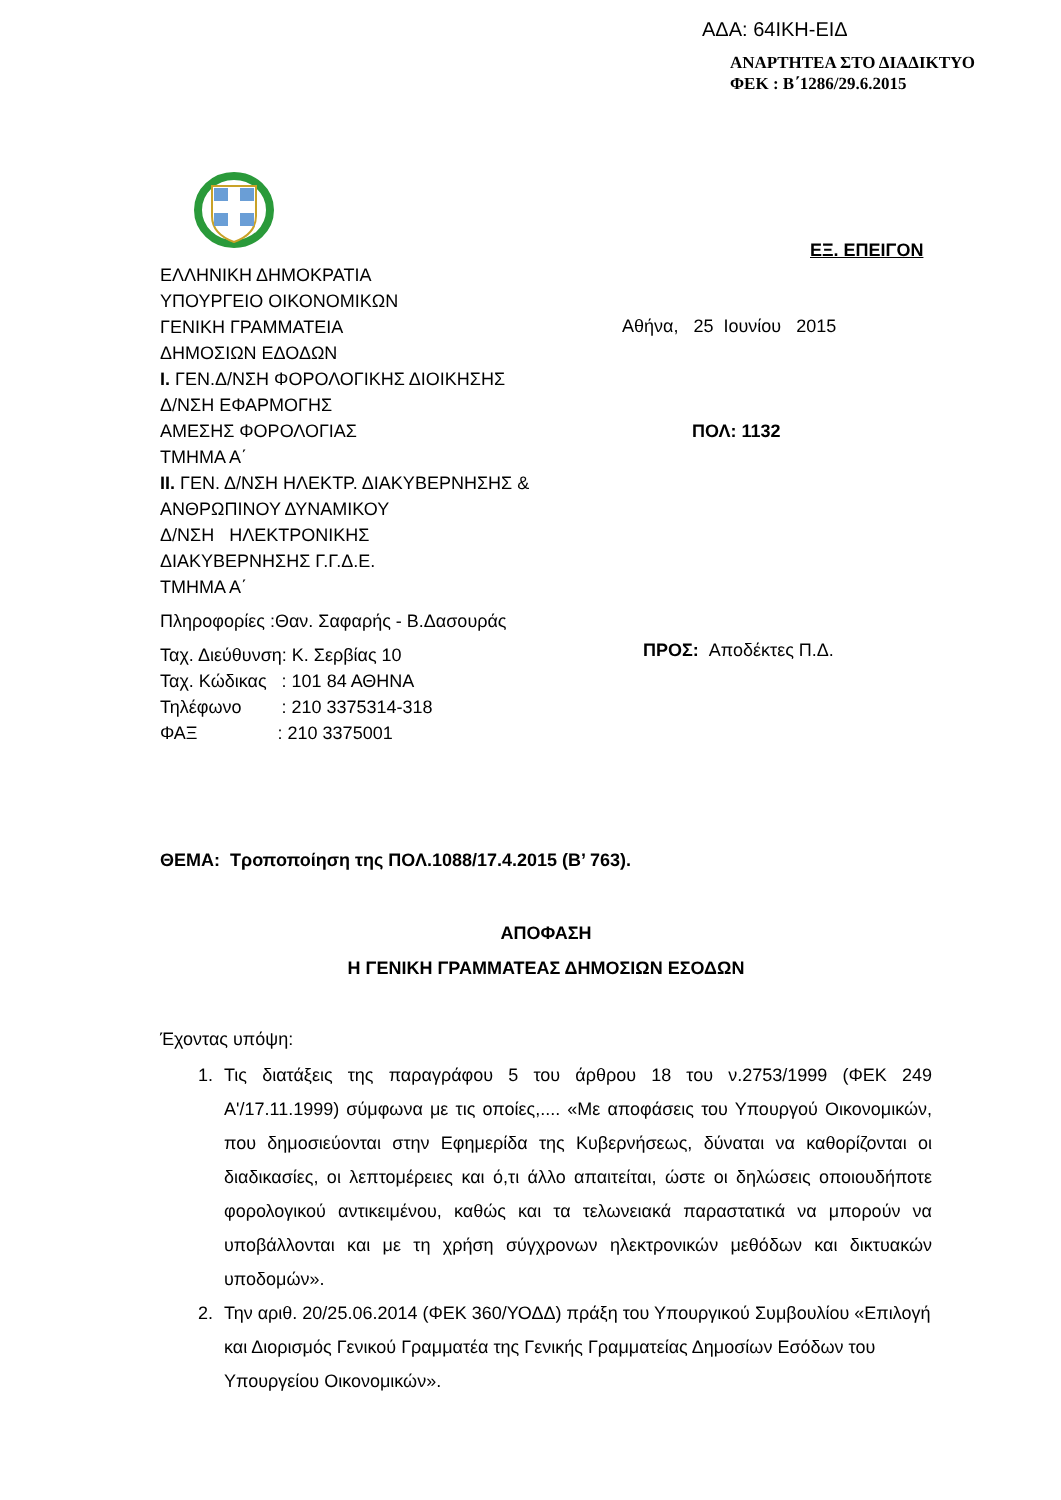ΑΔΑ: 64ΙΚΗ-ΕΙΔ
ΑΝΑΡΤΗΤΕΑ ΣΤΟ ΔΙΑΔΙΚΤΥΟ
ΦΕΚ : Β΄1286/29.6.2015
ΕΞ. ΕΠΕΙΓΟΝ
ΕΛΛΗΝΙΚΗ ΔΗΜΟΚΡΑΤΙΑ
ΥΠΟΥΡΓΕΙΟ ΟΙΚΟΝΟΜΙΚΩΝ
ΓΕΝΙΚΗ ΓΡΑΜΜΑΤΕΙΑ
ΔΗΜΟΣΙΩΝ ΕΔΟΔΩΝ
Ι. ΓΕΝ.Δ/ΝΣΗ ΦΟΡΟΛΟΓΙΚΗΣ ΔΙΟΙΚΗΣΗΣ
Δ/ΝΣΗ ΕΦΑΡΜΟΓΗΣ
ΑΜΕΣΗΣ ΦΟΡΟΛΟΓΙΑΣ
ΤΜΗΜΑ Α΄
ΙΙ. ΓΕΝ. Δ/ΝΣΗ ΗΛΕΚΤΡ. ΔΙΑΚΥΒΕΡΝΗΣΗΣ &
ΑΝΘΡΩΠΙΝΟΥ ΔΥΝΑΜΙΚΟΥ
Δ/ΝΣΗ ΗΛΕΚΤΡΟΝΙΚΗΣ
ΔΙΑΚΥΒΕΡΝΗΣΗΣ Γ.Γ.Δ.Ε.
ΤΜΗΜΑ Α΄
Πληροφορίες :Θαν. Σαφαρής - Β.Δασουράς
Ταχ. Διεύθυνση: Κ. Σερβίας 10
Ταχ. Κώδικας : 101 84 ΑΘΗΝΑ
Τηλέφωνο : 210 3375314-318
ΦΑΞ : 210 3375001
Αθήνα, 25 Ιουνίου 2015
ΠΟΛ: 1132
ΠΡΟΣ: Αποδέκτες Π.Δ.
ΘΕΜΑ: Τροποποίηση της ΠΟΛ.1088/17.4.2015 (Β’ 763).
ΑΠΟΦΑΣΗ
Η ΓΕΝΙΚΗ ΓΡΑΜΜΑΤΕΑΣ ΔΗΜΟΣΙΩΝ ΕΣΟΔΩΝ
Έχοντας υπόψη:
1. Τις διατάξεις της παραγράφου 5 του άρθρου 18 του ν.2753/1999 (ΦΕΚ 249 Α'/17.11.1999) σύμφωνα με τις οποίες,.... «Με αποφάσεις του Υπουργού Οικονομικών, που δημοσιεύονται στην Εφημερίδα της Κυβερνήσεως, δύναται να καθορίζονται οι διαδικασίες, οι λεπτομέρειες και ό,τι άλλο απαιτείται, ώστε οι δηλώσεις οποιουδήποτε φορολογικού αντικειμένου, καθώς και τα τελωνειακά παραστατικά να μπορούν να υποβάλλονται και με τη χρήση σύγχρονων ηλεκτρονικών μεθόδων και δικτυακών υποδομών».
2. Την αριθ. 20/25.06.2014 (ΦΕΚ 360/ΥΟΔΔ) πράξη του Υπουργικού Συμβουλίου «Επιλογή και Διορισμός Γενικού Γραμματέα της Γενικής Γραμματείας Δημοσίων Εσόδων του Υπουργείου Οικονομικών».